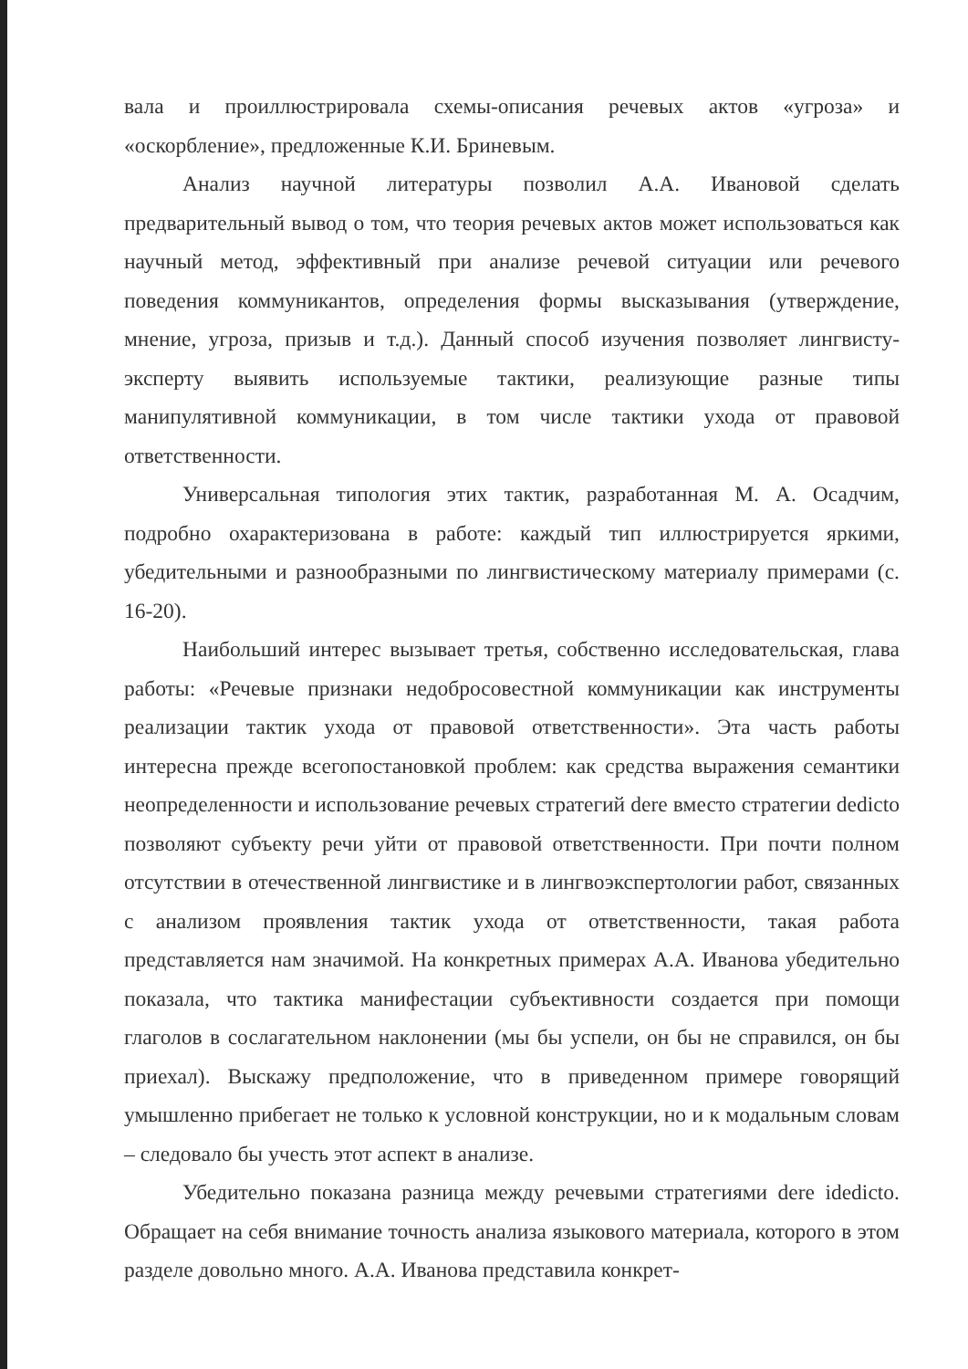вала и проиллюстрировала схемы-описания речевых актов «угроза» и «оскорбление», предложенные К.И. Бриневым.
Анализ научной литературы позволил А.А. Ивановой сделать предварительный вывод о том, что теория речевых актов может использоваться как научный метод, эффективный при анализе речевой ситуации или речевого поведения коммуникантов, определения формы высказывания (утверждение, мнение, угроза, призыв и т.д.). Данный способ изучения позволяет лингвисту-эксперту выявить используемые тактики, реализующие разные типы манипулятивной коммуникации, в том числе тактики ухода от правовой ответственности.
Универсальная типология этих тактик, разработанная М. А. Осадчим, подробно охарактеризована в работе: каждый тип иллюстрируется яркими, убедительными и разнообразными по лингвистическому материалу примерами (с. 16-20).
Наибольший интерес вызывает третья, собственно исследовательская, глава работы: «Речевые признаки недобросовестной коммуникации как инструменты реализации тактик ухода от правовой ответственности». Эта часть работы интересна прежде всегопостановкой проблем: как средства выражения семантики неопределенности и использование речевых стратегий dere вместо стратегии dedicto позволяют субъекту речи уйти от правовой ответственности. При почти полном отсутствии в отечественной лингвистике и в лингвоэкспертологии работ, связанных с анализом проявления тактик ухода от ответственности, такая работа представляется нам значимой. На конкретных примерах А.А. Иванова убедительно показала, что тактика манифестации субъективности создается при помощи глаголов в сослагательном наклонении (мы бы успели, он бы не справился, он бы приехал). Выскажу предположение, что в приведенном примере говорящий умышленно прибегает не только к условной конструкции, но и к модальным словам – следовало бы учесть этот аспект в анализе.
Убедительно показана разница между речевыми стратегиями dere idedicto. Обращает на себя внимание точность анализа языкового материала, которого в этом разделе довольно много. А.А. Иванова представила конкрет-